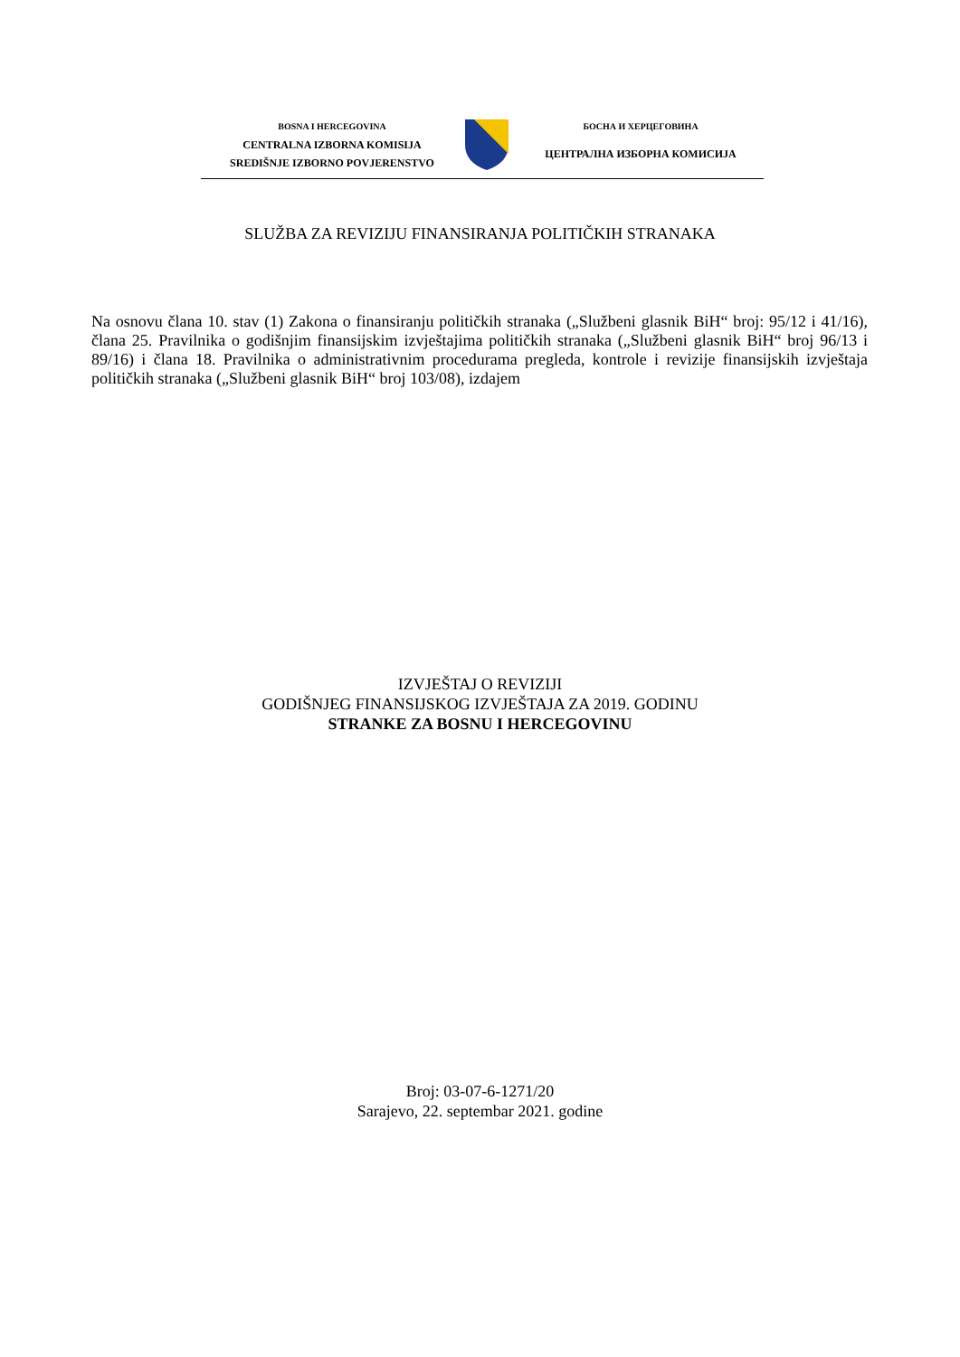BOSNA I HERCEGOVINA
CENTRALNA IZBORNA KOMISIJA
SREDIŠNJE IZBORNO POVJERENSTVO
БОСНА И ХЕРЦЕГОВИНА
ЦЕНТРАЛНА ИЗБОРНА КОМИСИЈА
SLUŽBA ZA REVIZIJU FINANSIRANJA POLITIČKIH STRANAKA
Na osnovu člana 10. stav (1) Zakona o finansiranju političkih stranaka („Službeni glasnik BiH“ broj: 95/12 i 41/16), člana 25. Pravilnika o godišnjim finansijskim izvještajima političkih stranaka („Službeni glasnik BiH“ broj 96/13 i 89/16) i člana 18. Pravilnika o administrativnim procedurama pregleda, kontrole i revizije finansijskih izvještaja političkih stranaka („Službeni glasnik BiH“ broj 103/08), izdajem
IZVJEŠTAJ O REVIZIJI
GODIŠNJEG FINANSIJSKOG IZVJEŠTAJA ZA 2019. GODINU
STRANKE ZA BOSNU I HERCEGOVINU
Broj: 03-07-6-1271/20
Sarajevo, 22. septembar 2021. godine